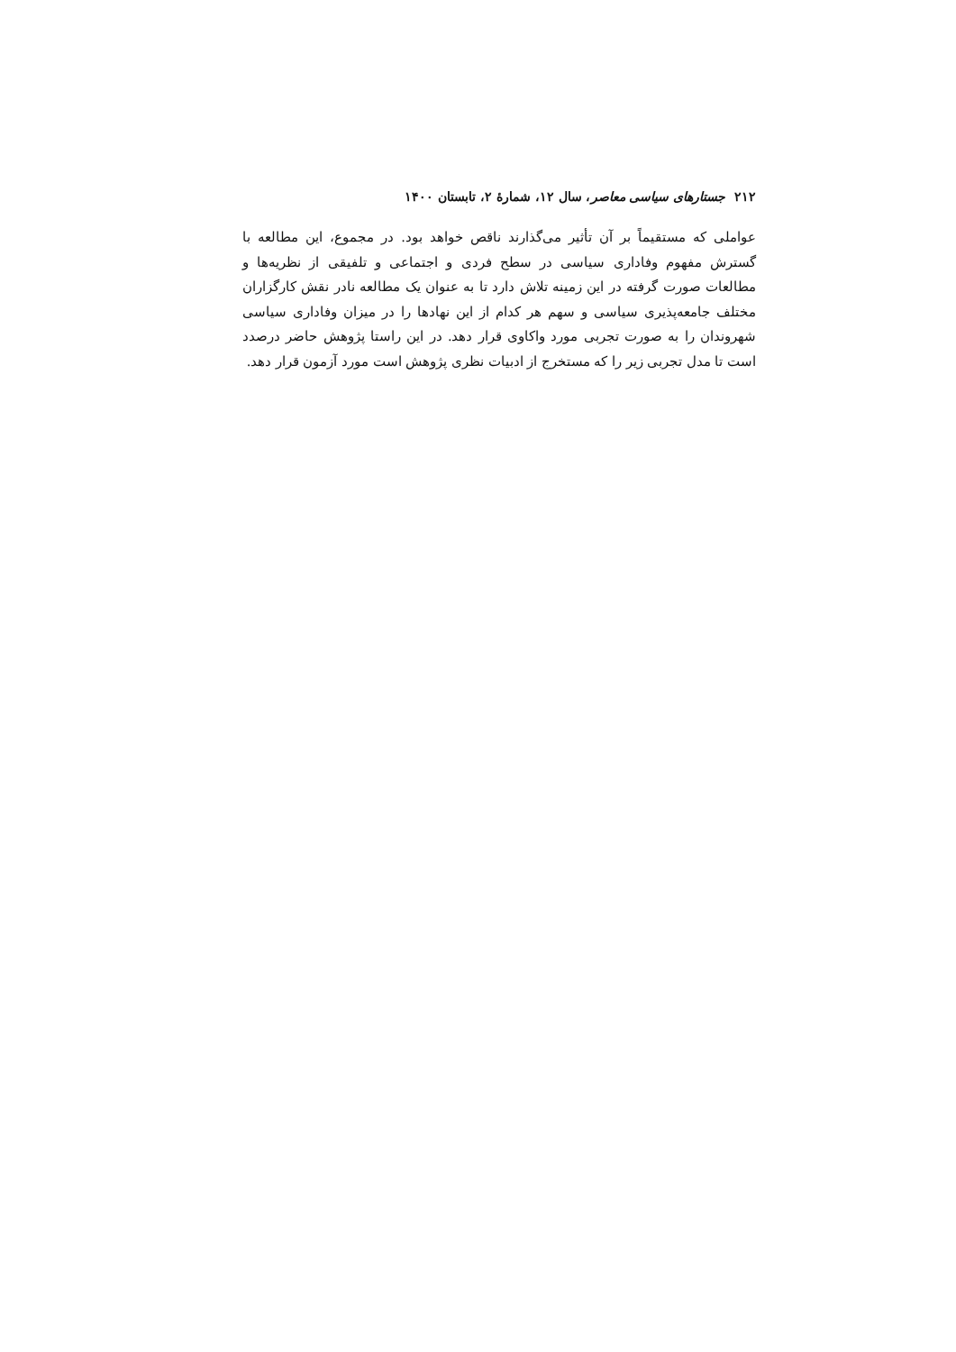۲۱۲ جستارهای سیاسی معاصر، سال ۱۲، شمارهٔ ۲، تابستان ۱۴۰۰
عواملی که مستقیماً بر آن تأثیر می‌گذارند ناقص خواهد بود. در مجموع، این مطالعه با گسترش مفهوم وفاداری سیاسی در سطح فردی و اجتماعی و تلفیقی از نظریه‌ها و مطالعات صورت گرفته در این زمینه تلاش دارد تا به عنوان یک مطالعه نادر نقش کارگزاران مختلف جامعه‌پذیری سیاسی و سهم هر کدام از این نهادها را در میزان وفاداری سیاسی شهروندان را به صورت تجربی مورد واکاوی قرار دهد. در این راستا پژوهش حاضر درصدد است تا مدل تجربی زیر را که مستخرج از ادبیات نظری پژوهش است مورد آزمون قرار دهد.